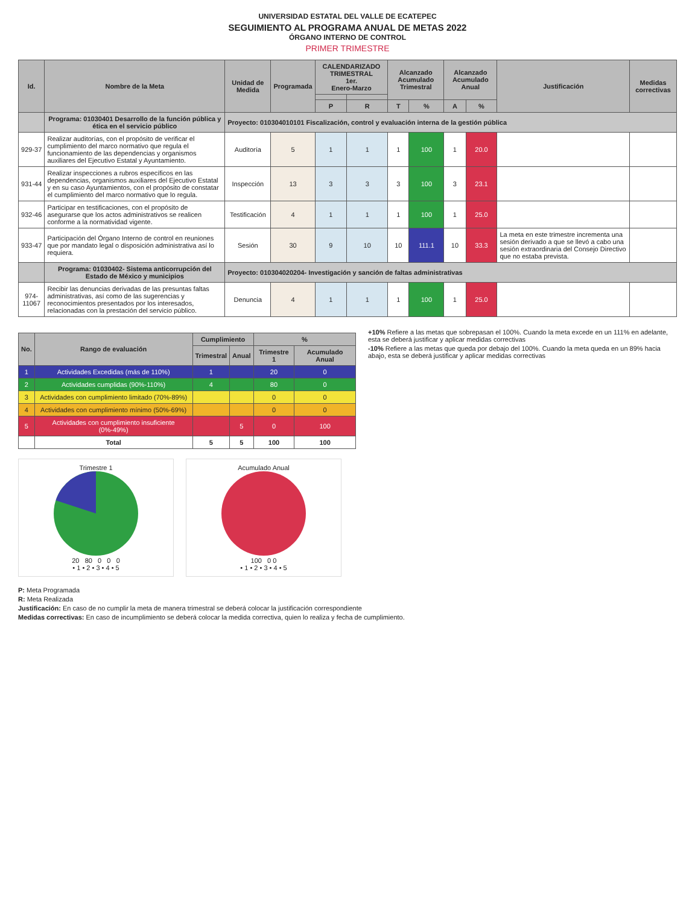UNIVERSIDAD ESTATAL DEL VALLE DE ECATEPEC
SEGUIMIENTO AL PROGRAMA ANUAL DE METAS 2022
ÓRGANO INTERNO DE CONTROL
PRIMER TRIMESTRE
| Id. | Nombre de la Meta | Unidad de Medida | Programada | CALENDARIZADO TRIMESTRAL 1er. Enero-Marzo | | Alcanzado Acumulado Trimestral | | Alcanzado Acumulado Anual | | Justificación | Medidas correctivas |
| --- | --- | --- | --- | --- | --- | --- | --- | --- | --- | --- | --- |
| | | | | P | R | T | % | A | % | | |
| | Programa: 01030401 Desarrollo de la función pública y ética en el servicio público | Proyecto: 010304010101 Fiscalización, control y evaluación interna de la gestión pública | | | | | | | | | |
| 929-37 | Realizar auditorías, con el propósito de verificar el cumplimiento del marco normativo que regula el funcionamiento de las dependencias y organismos auxiliares del Ejecutivo Estatal y Ayuntamiento. | Auditoría | 5 | 1 | 1 | 1 | 100 | 1 | 20.0 | | |
| 931-44 | Realizar inspecciones a rubros específicos en las dependencias, organismos auxiliares del Ejecutivo Estatal y en su caso Ayuntamientos, con el propósito de constatar el cumplimiento del marco normativo que lo regula. | Inspección | 13 | 3 | 3 | 3 | 100 | 3 | 23.1 | | |
| 932-46 | Participar en testificaciones, con el propósito de asegurarse que los actos administrativos se realicen conforme a la normatividad vigente. | Testificación | 4 | 1 | 1 | 1 | 100 | 1 | 25.0 | | |
| 933-47 | Participación del Órgano Interno de control en reuniones que por mandato legal o disposición administrativa así lo requiera. | Sesión | 30 | 9 | 10 | 10 | 111.1 | 10 | 33.3 | La meta en este trimestre incrementa una sesión derivado a que se llevó a cabo una sesión extraordinaria del Consejo Directivo que no estaba prevista. | |
| | Programa: 01030402- Sistema anticorrupción del Estado de México y municipios | Proyecto: 010304020204- Investigación y sanción de faltas administrativas | | | | | | | | | |
| 974-11067 | Recibir las denuncias derivadas de las presuntas faltas administrativas, así como de las sugerencias y reconocimientos presentados por los interesados, relacionadas con la prestación del servicio público. | Denuncia | 4 | 1 | 1 | 1 | 100 | 1 | 25.0 | | |
| No. | Rango de evaluación | Cumplimiento | | % | |
| --- | --- | --- | --- | --- | --- |
| | | Trimestral | Anual | Trimestre 1 | Acumulado Anual |
| 1 | Actividades Excedidas (más de 110%) | 1 | | 20 | 0 |
| 2 | Actividades cumplidas (90%-110%) | 4 | | 80 | 0 |
| 3 | Actividades con cumplimiento limitado (70%-89%) | | | 0 | 0 |
| 4 | Actividades con cumplimiento mínimo (50%-69%) | | | 0 | 0 |
| 5 | Actividades con cumplimiento insuficiente (0%-49%) | | 5 | 0 | 100 |
| | Total | 5 | 5 | 100 | 100 |
+10% Refiere a las metas que sobrepasan el 100%. Cuando la meta excede en un 111% en adelante, esta se deberá justificar y aplicar medidas correctivas
-10% Refiere a las metas que queda por debajo del 100%. Cuando la meta queda en un 89% hacia abajo, esta se deberá justificar y aplicar medidas correctivas
Trimestre 1
20 80 0 0 0
• 1 • 2 • 3 • 4 • 5
Acumulado Anual
100 0 0
• 1 • 2 • 3 • 4 • 5
P: Meta Programada
R: Meta Realizada
Justificación: En caso de no cumplir la meta de manera trimestral se deberá colocar la justificación correspondiente
Medidas correctivas: En caso de incumplimiento se deberá colocar la medida correctiva, quien lo realiza y fecha de cumplimiento.